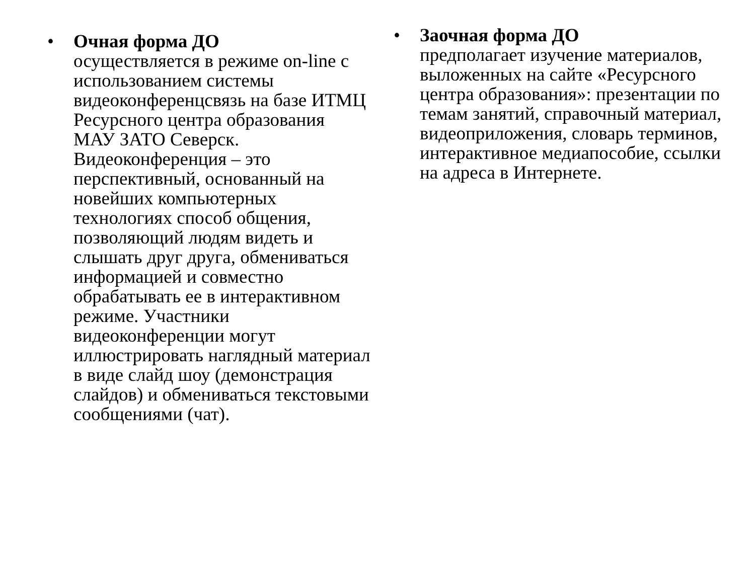• Очная форма ДО
осуществляется в режиме on-line с использованием системы видеоконференцсвязь на базе ИТМЦ Ресурсного центра образования МАУ ЗАТО Северск. Видеоконференция – это перспективный, основанный на новейших компьютерных технологиях способ общения, позволяющий людям видеть и слышать друг друга, обмениваться информацией и совместно обрабатывать ее в интерактивном режиме. Участники видеоконференции могут иллюстрировать наглядный материал в виде слайд шоу (демонстрация слайдов) и обмениваться текстовыми сообщениями (чат).
• Заочная форма ДО
предполагает изучение материалов, выложенных на сайте «Ресурсного центра образования»: презентации по темам занятий, справочный материал, видеоприложения, словарь терминов, интерактивное медиапособие, ссылки на адреса в Интернете.